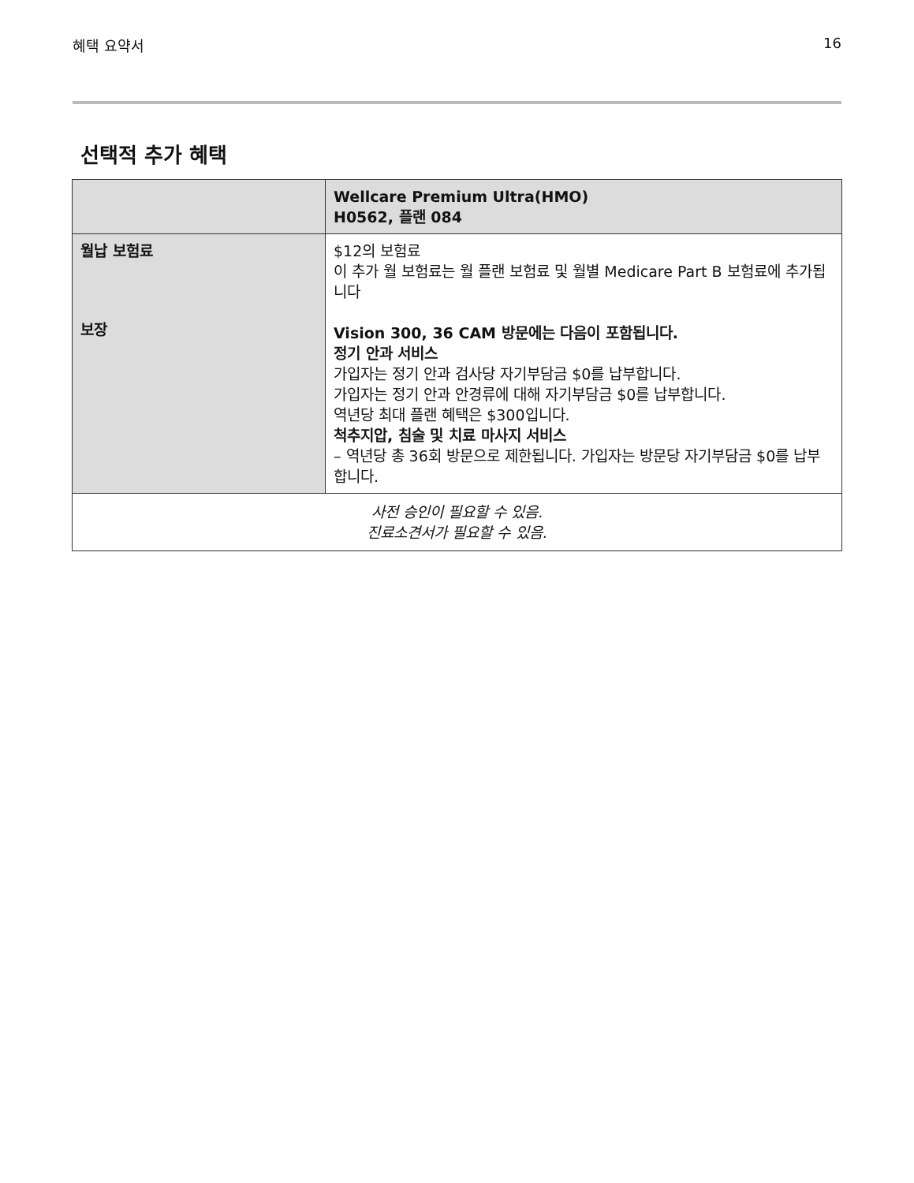혜택 요약서 16
선택적 추가 혜택
| | Wellcare Premium Ultra(HMO) H0562, 플랜 084 |
| --- | --- |
| 월납 보험료 보장 | $12의 보험료 이 추가 월 보험료는 월 플랜 보험료 및 월별 Medicare Part B 보험료에 추가됩니다 Vision 300, 36 CAM 방문에는 다음이 포함됩니다. 정기 안과 서비스 가입자는 정기 안과 검사당 자기부담금 $0를 납부합니다. 가입자는 정기 안과 안경류에 대해 자기부담금 $0를 납부합니다. 역년당 최대 플랜 혜택은 $300입니다. 척추지압, 침술 및 치료 마사지 서비스 – 역년당 총 36회 방문으로 제한됩니다. 가입자는 방문당 자기부담금 $0를 납부합니다. |
| 사전 승인이 필요할 수 있음. 진료소견서가 필요할 수 있음. | |